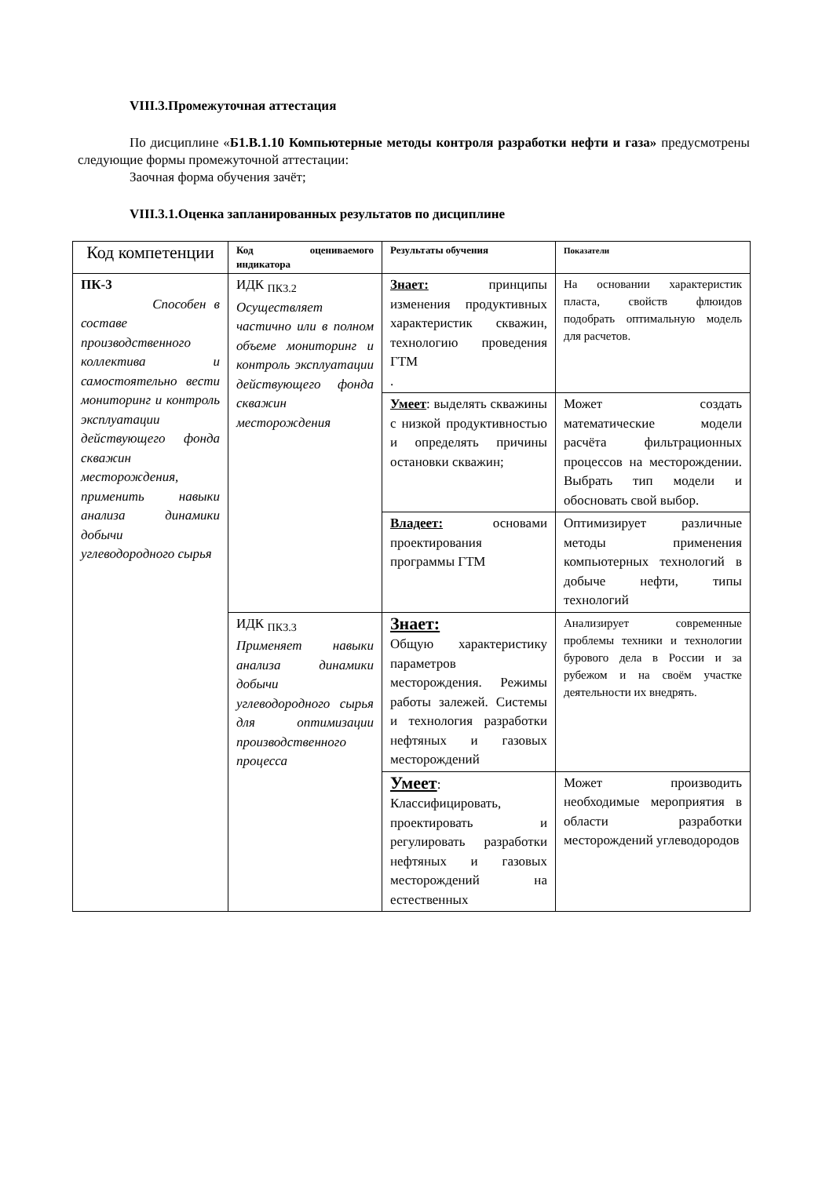VIII.3.Промежуточная аттестация
По дисциплине «Б1.В.1.10 Компьютерные методы контроля разработки нефти и газа» предусмотрены следующие формы промежуточной аттестации:
Заочная форма обучения зачёт;
VIII.3.1.Оценка запланированных результатов по дисциплине
| Код компетенции | Код оцениваемого индикатора | Результаты обучения | Показатели |
| --- | --- | --- | --- |
| ПК-3 Способен в составе производственного коллектива и самостоятельно вести мониторинг и контроль эксплуатации действующего фонда скважин месторождения, применить навыки анализа динамики добычи углеводородного сырья | ИДК <sub>ПК3.2</sub> Осуществляет частично или в полном объеме мониторинг и контроль эксплуатации действующего фонда скважин месторождения | Знает: принципы изменения продуктивных характеристик скважин, технологию проведения ГТМ . | На основании характеристик пласта, свойств флюидов подобрать оптимальную модель для расчетов. |
| | | Умеет : выделять скважины с низкой продуктивностью и определять причины остановки скважин; | Может создать математические модели расчёта фильтрационных процессов на месторождении. Выбрать тип модели и обосновать свой выбор. |
| | | Владеет: основами проектирования программы ГТМ | Оптимизирует различные методы применения компьютерных технологий в добыче нефти, типы технологий |
| | ИДК <sub>ПК3.3</sub> Применяет навыки анализа динамики добычи углеводородного сырья для оптимизации производственного процесса | Знает: Общую характеристику параметров месторождения. Режимы работы залежей. Системы и технология разработки нефтяных и газовых месторождений | Анализирует современные проблемы техники и технологии бурового дела в России и за рубежом и на своём участке деятельности их внедрять. |
| | | Умеет : Классифицировать, проектировать и регулировать разработки нефтяных и газовых месторождений на естественных | Может производить необходимые мероприятия в области разработки месторождений углеводородов |